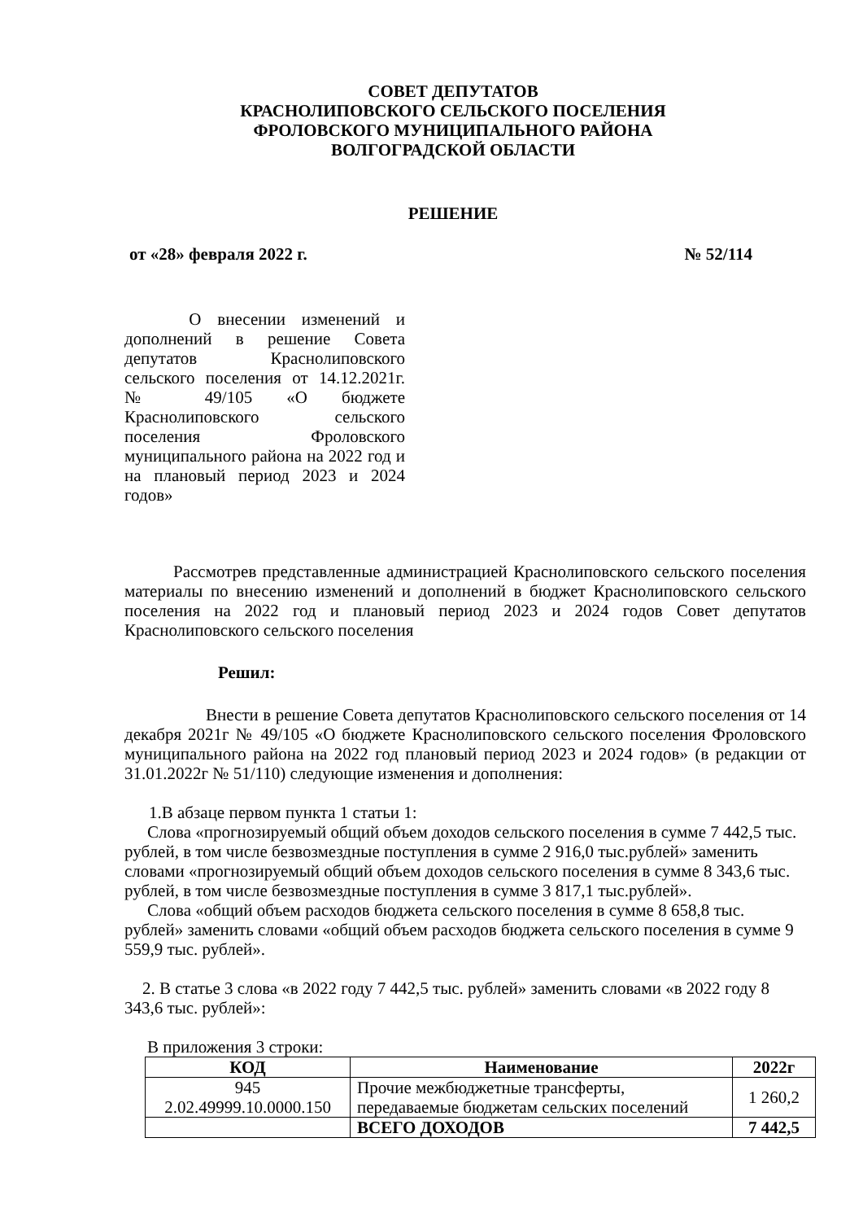СОВЕТ ДЕПУТАТОВ
КРАСНОЛИПОВСКОГО СЕЛЬСКОГО ПОСЕЛЕНИЯ
ФРОЛОВСКОГО МУНИЦИПАЛЬНОГО РАЙОНА
ВОЛГОГРАДСКОЙ ОБЛАСТИ
РЕШЕНИЕ
от «28» февраля 2022 г. № 52/114
О внесении изменений и дополнений в решение Совета депутатов Краснолиповского сельского поселения от 14.12.2021г. № 49/105 «О бюджете Краснолиповского сельского поселения Фроловского муниципального района на 2022 год и на плановый период 2023 и 2024 годов»
Рассмотрев представленные администрацией Краснолиповского сельского поселения материалы по внесению изменений и дополнений в бюджет Краснолиповского сельского поселения на 2022 год и плановый период 2023 и 2024 годов Совет депутатов Краснолиповского сельского поселения
Решил:
Внести в решение Совета депутатов Краснолиповского сельского поселения от 14 декабря 2021г № 49/105 «О бюджете Краснолиповского сельского поселения Фроловского муниципального района на 2022 год плановый период 2023 и 2024 годов» (в редакции от 31.01.2022г № 51/110) следующие изменения и дополнения:
1.В абзаце первом пункта 1 статьи 1:
Слова «прогнозируемый общий объем доходов сельского поселения в сумме 7 442,5 тыс. рублей, в том числе безвозмездные поступления в сумме 2 916,0 тыс.рублей» заменить словами «прогнозируемый общий объем доходов сельского поселения в сумме 8 343,6 тыс. рублей, в том числе безвозмездные поступления в сумме 3 817,1 тыс.рублей».
Слова «общий объем расходов бюджета сельского поселения в сумме 8 658,8 тыс. рублей» заменить словами «общий объем расходов бюджета сельского поселения в сумме 9 559,9 тыс. рублей».
2. В статье 3 слова «в 2022 году 7 442,5 тыс. рублей» заменить словами «в 2022 году 8 343,6 тыс. рублей»:
В приложения 3 строки:
| КОД | Наименование | 2022г |
| --- | --- | --- |
| 945 2.02.49999.10.0000.150 | Прочие межбюджетные трансферты, передаваемые бюджетам сельских поселений | 1 260,2 |
| | ВСЕГО ДОХОДОВ | 7 442,5 |